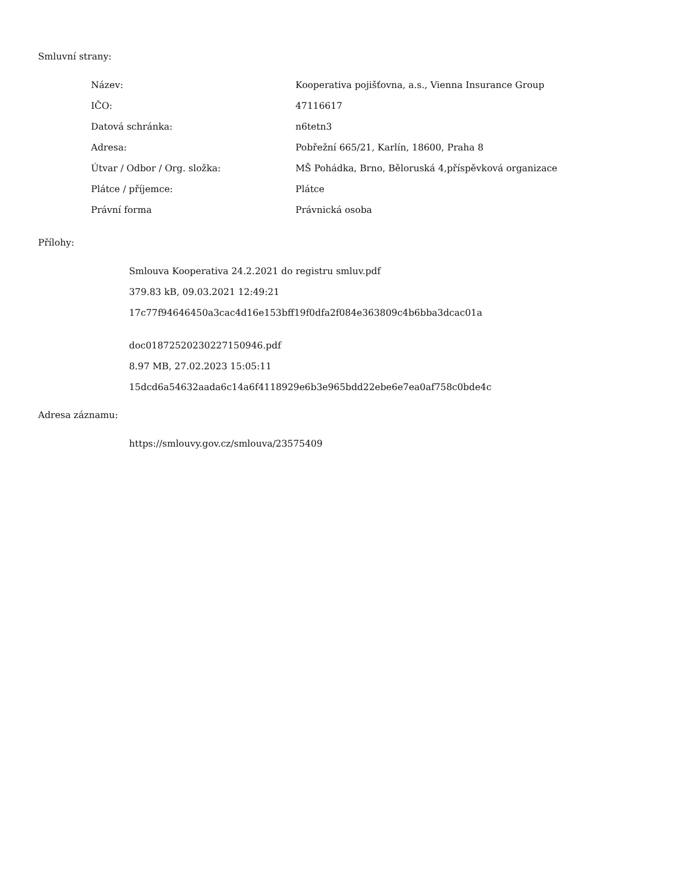Smluvní strany:
| Název: | Kooperativa pojišťovna, a.s., Vienna Insurance Group |
| IČO: | 47116617 |
| Datová schránka: | n6tetn3 |
| Adresa: | Pobřežní 665/21, Karlín, 18600, Praha 8 |
| Útvar / Odbor / Org. složka: | MŠ Pohádka, Brno, Běloruská 4,příspěvková organizace |
| Plátce / příjemce: | Plátce |
| Právní forma | Právnická osoba |
Přílohy:
Smlouva Kooperativa 24.2.2021 do registru smluv.pdf
379.83 kB, 09.03.2021 12:49:21
17c77f94646450a3cac4d16e153bff19f0dfa2f084e363809c4b6bba3dcac01a
doc01872520230227150946.pdf
8.97 MB, 27.02.2023 15:05:11
15dcd6a54632aada6c14a6f4118929e6b3e965bdd22ebe6e7ea0af758c0bde4c
Adresa záznamu:
https://smlouvy.gov.cz/smlouva/23575409